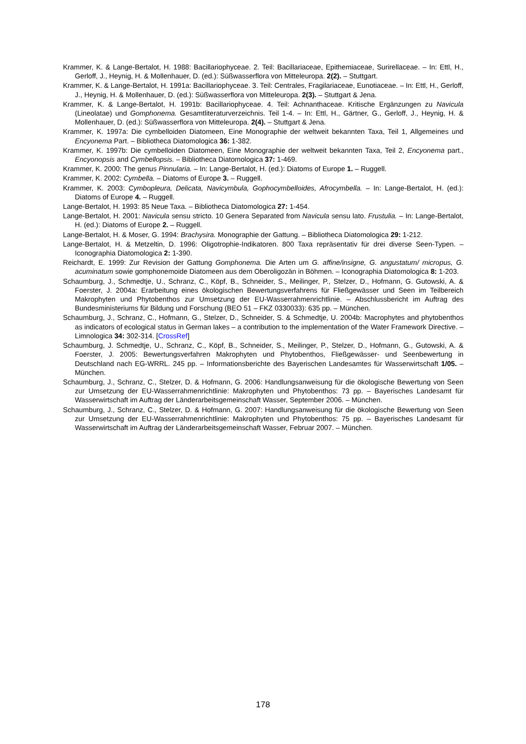Krammer, K. & Lange-Bertalot, H. 1988: Bacillariophyceae. 2. Teil: Bacillariaceae, Epithemiaceae, Surirellaceae. – In: Ettl, H., Gerloff, J., Heynig, H. & Mollenhauer, D. (ed.): Süßwasserflora von Mitteleuropa. 2(2). – Stuttgart.
Krammer, K. & Lange-Bertalot, H. 1991a: Bacillariophyceae. 3. Teil: Centrales, Fragilariaceae, Eunotiaceae. – In: Ettl, H., Gerloff, J., Heynig, H. & Mollenhauer, D. (ed.): Süßwasserflora von Mitteleuropa. 2(3). – Stuttgart & Jena.
Krammer, K. & Lange-Bertalot, H. 1991b: Bacillariophyceae. 4. Teil: Achnanthaceae. Kritische Ergänzungen zu Navicula (Lineolatae) und Gomphonema. Gesamtliteraturverzeichnis. Teil 1-4. – In: Ettl, H., Gärtner, G., Gerloff, J., Heynig, H. & Mollenhauer, D. (ed.): Süßwasserflora von Mitteleuropa. 2(4). – Stuttgart & Jena.
Krammer, K. 1997a: Die cymbelloiden Diatomeen, Eine Monographie der weltweit bekannten Taxa, Teil 1, Allgemeines und Encyonema Part. – Bibliotheca Diatomologica 36: 1-382.
Krammer, K. 1997b: Die cymbelloiden Diatomeen, Eine Monographie der weltweit bekannten Taxa, Teil 2, Encyonema part., Encyonopsis and Cymbellopsis. – Bibliotheca Diatomologica 37: 1-469.
Krammer, K. 2000: The genus Pinnularia. – In: Lange-Bertalot, H. (ed.): Diatoms of Europe 1. – Ruggell.
Krammer, K. 2002: Cymbella. – Diatoms of Europe 3. – Ruggell.
Krammer, K. 2003: Cymbopleura, Delicata, Navicymbula, Gophocymbelloides, Afrocymbella. – In: Lange-Bertalot, H. (ed.): Diatoms of Europe 4. – Ruggell.
Lange-Bertalot, H. 1993: 85 Neue Taxa. – Bibliotheca Diatomologica 27: 1-454.
Lange-Bertalot, H. 2001: Navicula sensu stricto. 10 Genera Separated from Navicula sensu lato. Frustulia. – In: Lange-Bertalot, H. (ed.): Diatoms of Europe 2. – Ruggell.
Lange-Bertalot, H. & Moser, G. 1994: Brachysira. Monographie der Gattung. – Bibliotheca Diatomologica 29: 1-212.
Lange-Bertalot, H. & Metzeltin, D. 1996: Oligotrophie-Indikatoren. 800 Taxa repräsentativ für drei diverse Seen-Typen. – Iconographia Diatomologica 2: 1-390.
Reichardt, E. 1999: Zur Revision der Gattung Gomphonema. Die Arten um G. affine/insigne, G. angustatum/ micropus, G. acuminatum sowie gomphonemoide Diatomeen aus dem Oberoligozän in Böhmen. – Iconographia Diatomologica 8: 1-203.
Schaumburg, J., Schmedtje, U., Schranz, C., Köpf, B., Schneider, S., Meilinger, P., Stelzer, D., Hofmann, G. Gutowski, A. & Foerster, J. 2004a: Erarbeitung eines ökologischen Bewertungsverfahrens für Fließgewässer und Seen im Teilbereich Makrophyten und Phytobenthos zur Umsetzung der EU-Wasserrahmenrichtlinie. – Abschlussbericht im Auftrag des Bundesministeriums für Bildung und Forschung (BEO 51 – FKZ 0330033): 635 pp. – München.
Schaumburg, J., Schranz, C., Hofmann, G., Stelzer, D., Schneider, S. & Schmedtje, U. 2004b: Macrophytes and phytobenthos as indicators of ecological status in German lakes – a contribution to the implementation of the Water Framework Directive. – Limnologica 34: 302-314. [CrossRef]
Schaumburg, J. Schmedtje, U., Schranz, C., Köpf, B., Schneider, S., Meilinger, P., Stelzer, D., Hofmann, G., Gutowski, A. & Foerster, J. 2005: Bewertungsverfahren Makrophyten und Phytobenthos, Fließgewässer- und Seenbewertung in Deutschland nach EG-WRRL. 245 pp. – Informationsberichte des Bayerischen Landesamtes für Wasserwirtschaft 1/05. – München.
Schaumburg, J., Schranz, C., Stelzer, D. & Hofmann, G. 2006: Handlungsanweisung für die ökologische Bewertung von Seen zur Umsetzung der EU-Wasserrahmenrichtlinie: Makrophyten und Phytobenthos: 73 pp. – Bayerisches Landesamt für Wasserwirtschaft im Auftrag der Länderarbeitsgemeinschaft Wasser, September 2006. – München.
Schaumburg, J., Schranz, C., Stelzer, D. & Hofmann, G. 2007: Handlungsanweisung für die ökologische Bewertung von Seen zur Umsetzung der EU-Wasserrahmenrichtlinie: Makrophyten und Phytobenthos: 75 pp. – Bayerisches Landesamt für Wasserwirtschaft im Auftrag der Länderarbeitsgemeinschaft Wasser, Februar 2007. – München.
178